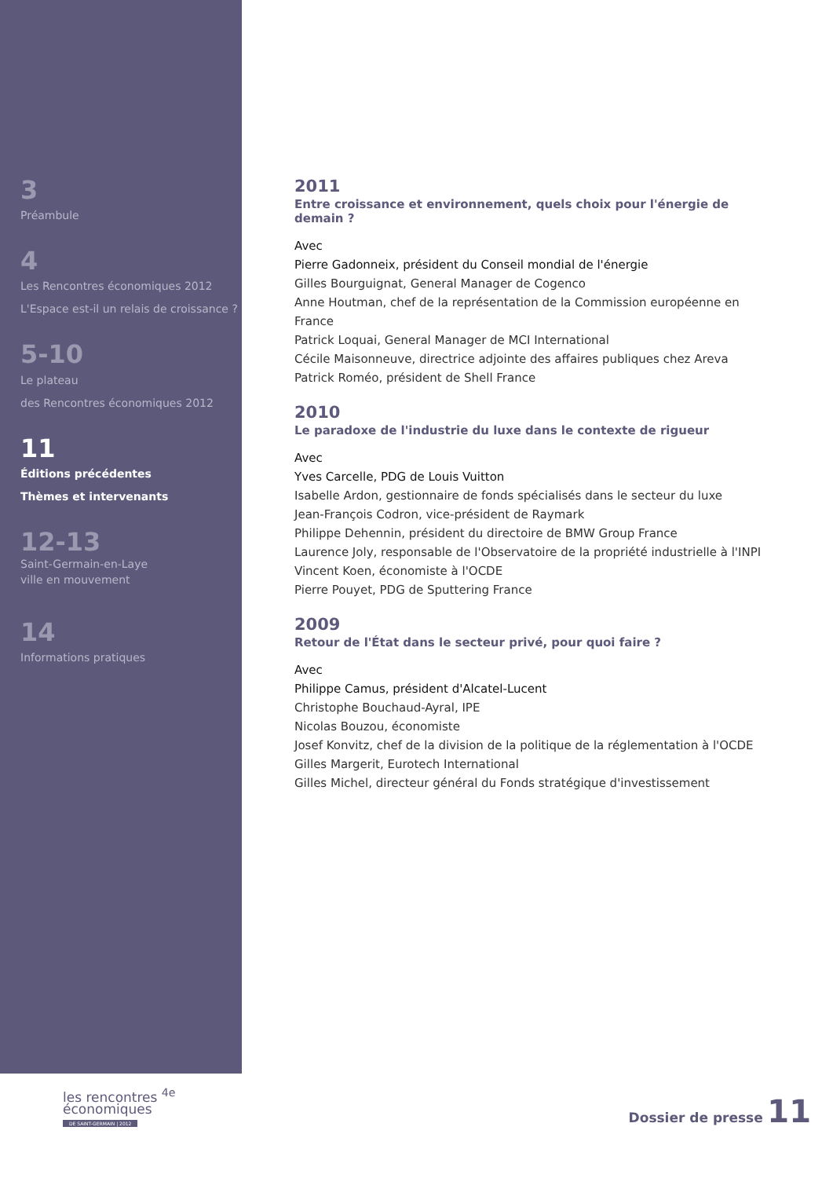3
Préambule
4
Les Rencontres économiques 2012
L'Espace est-il un relais de croissance ?
5-10
Le plateau
des Rencontres économiques 2012
11
Éditions précédentes
Thèmes et intervenants
12-13
Saint-Germain-en-Laye
ville en mouvement
14
Informations pratiques
2011
Entre croissance et environnement, quels choix pour l'énergie de demain ?
Avec
Pierre Gadonneix, président du Conseil mondial de l'énergie
Gilles Bourguignat, General Manager de Cogenco
Anne Houtman, chef de la représentation de la Commission européenne en France
Patrick Loquai, General Manager de MCI International
Cécile Maisonneuve, directrice adjointe des affaires publiques chez Areva
Patrick Roméo, président de Shell France
2010
Le paradoxe de l'industrie du luxe dans le contexte de rigueur
Avec
Yves Carcelle, PDG de Louis Vuitton
Isabelle Ardon, gestionnaire de fonds spécialisés dans le secteur du luxe
Jean-François Codron, vice-président de Raymark
Philippe Dehennin, président du directoire de BMW Group France
Laurence Joly, responsable de l'Observatoire de la propriété industrielle à l'INPI
Vincent Koen, économiste à l'OCDE
Pierre Pouyet, PDG de Sputtering France
2009
Retour de l'État dans le secteur privé, pour quoi faire ?
Avec
Philippe Camus, président d'Alcatel-Lucent
Christophe Bouchaud-Ayral, IPE
Nicolas Bouzou, économiste
Josef Konvitz, chef de la division de la politique de la réglementation à l'OCDE
Gilles Margerit, Eurotech International
Gilles Michel, directeur général du Fonds stratégique d'investissement
les rencontres <sup>4e</sup>
économiques
DE SAINT-GERMAIN | 2012
Dossier de presse 11